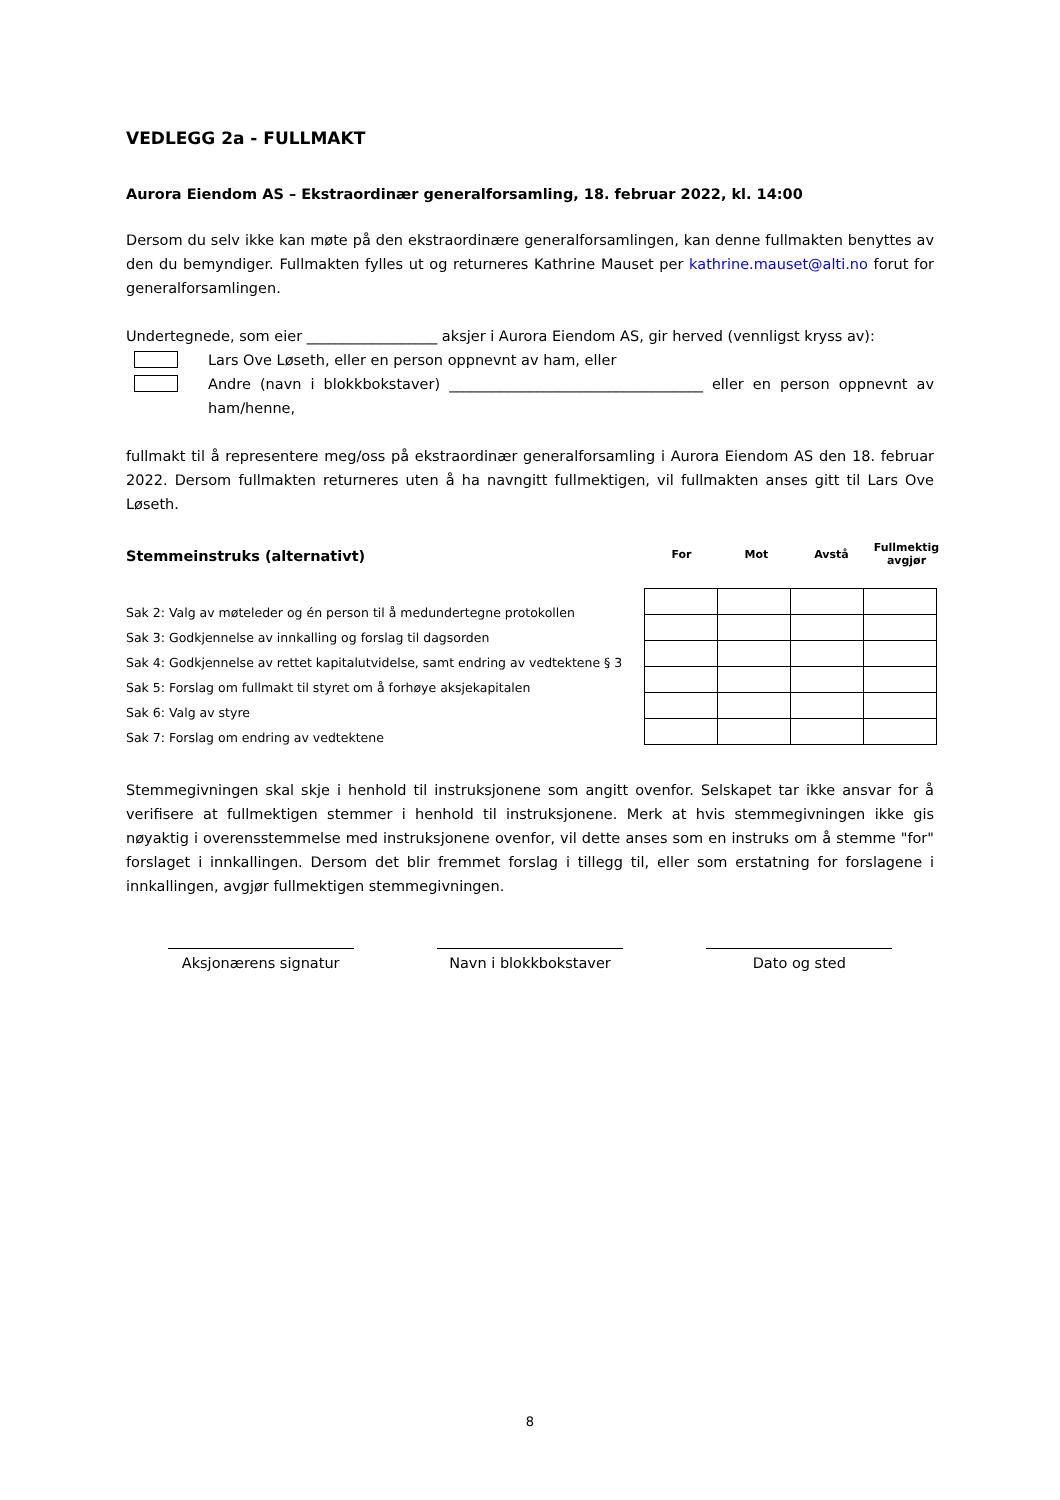VEDLEGG 2a - FULLMAKT
Aurora Eiendom AS – Ekstraordinær generalforsamling, 18. februar 2022, kl. 14:00
Dersom du selv ikke kan møte på den ekstraordinære generalforsamlingen, kan denne fullmakten benyttes av den du bemyndiger. Fullmakten fylles ut og returneres Kathrine Mauset per kathrine.mauset@alti.no forut for generalforsamlingen.
Undertegnede, som eier __________________ aksjer i Aurora Eiendom AS, gir herved (vennligst kryss av):
Lars Ove Løseth, eller en person oppnevnt av ham, eller
Andre (navn i blokkbokstaver) ___________________________________ eller en person oppnevnt av ham/henne,
fullmakt til å representere meg/oss på ekstraordinær generalforsamling i Aurora Eiendom AS den 18. februar 2022. Dersom fullmakten returneres uten å ha navngitt fullmektigen, vil fullmakten anses gitt til Lars Ove Løseth.
Stemmeinstruks (alternativt)
Sak 2: Valg av møteleder og én person til å medundertegne protokollen
Sak 3: Godkjennelse av innkalling og forslag til dagsorden
Sak 4: Godkjennelse av rettet kapitalutvidelse, samt endring av vedtektene § 3
Sak 5: Forslag om fullmakt til styret om å forhøye aksjekapitalen
Sak 6: Valg av styre
Sak 7: Forslag om endring av vedtektene
| For | Mot | Avstå | Fullmektig avgjør |
Stemmegivningen skal skje i henhold til instruksjonene som angitt ovenfor. Selskapet tar ikke ansvar for å verifisere at fullmektigen stemmer i henhold til instruksjonene. Merk at hvis stemmegivningen ikke gis nøyaktig i overensstemmelse med instruksjonene ovenfor, vil dette anses som en instruks om å stemme "for" forslaget i innkallingen. Dersom det blir fremmet forslag i tillegg til, eller som erstatning for forslagene i innkallingen, avgjør fullmektigen stemmegivningen.
Aksjonærens signatur Navn i blokkbokstaver Dato og sted
8